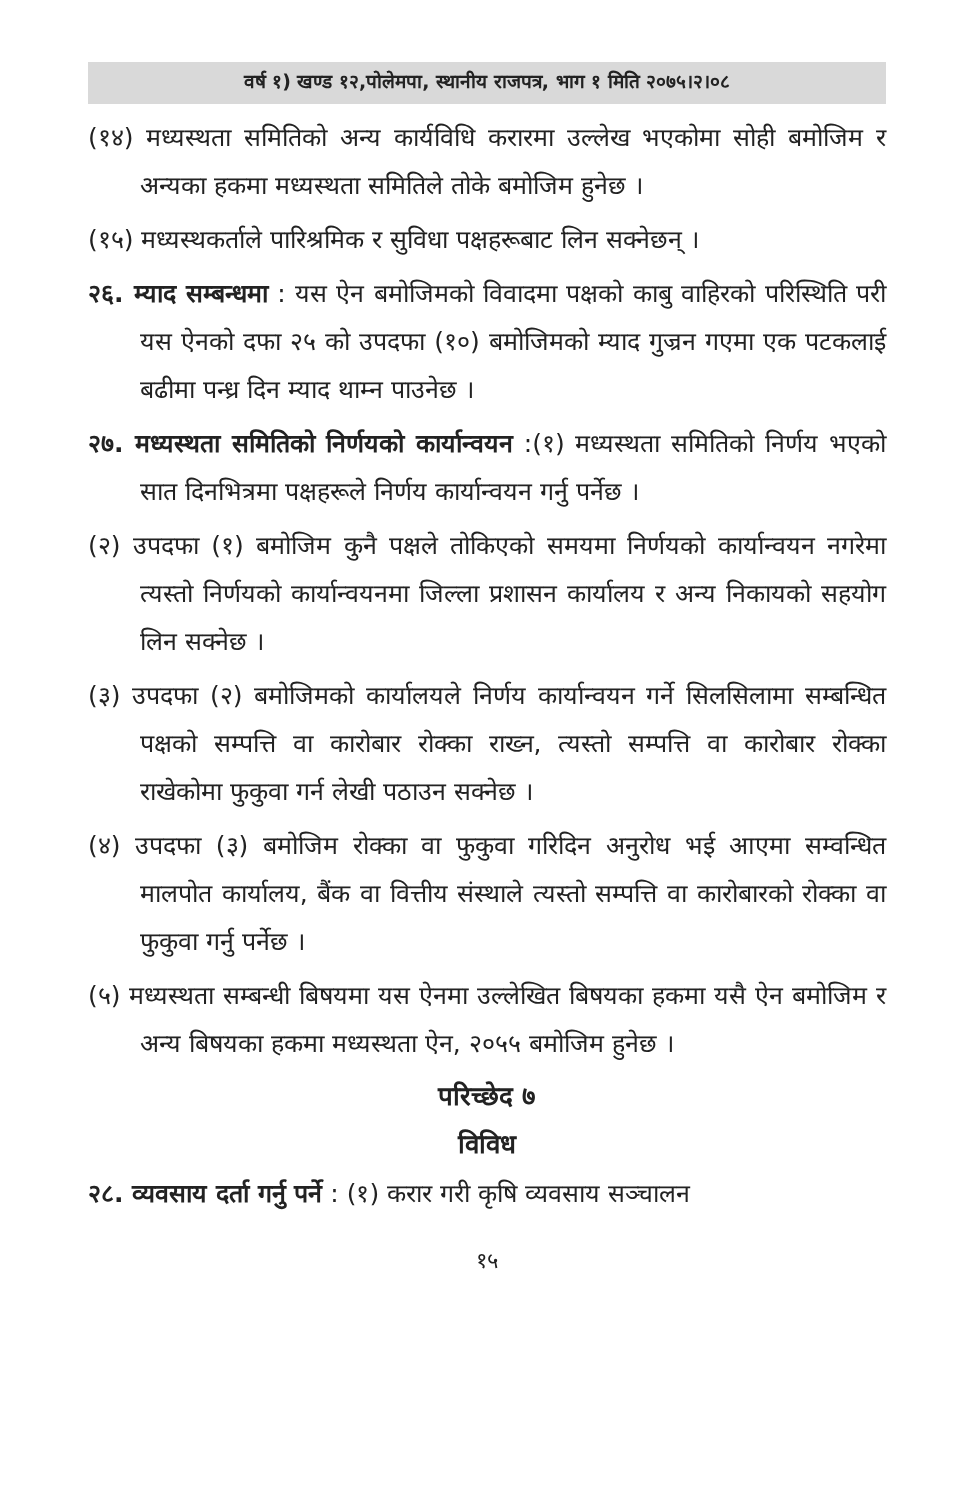वर्ष १) खण्ड १२,पोलेमपा, स्थानीय राजपत्र, भाग १ मिति २०७५।२।०८
(१४) मध्यस्थता समितिको अन्य कार्यविधि करारमा उल्लेख भएकोमा सोही बमोजिम र अन्यका हकमा मध्यस्थता समितिले तोके बमोजिम हुनेछ ।
(१५) मध्यस्थकर्ताले पारिश्रमिक र सुविधा पक्षहरूबाट लिन सक्नेछन् ।
२६. म्याद सम्बन्धमा : यस ऐन बमोजिमको विवादमा पक्षको काबु वाहिरको परिस्थिति परी यस ऐनको दफा २५ को उपदफा (१०) बमोजिमको म्याद गुज्रन गएमा एक पटकलाई बढीमा पन्ध्र दिन म्याद थाम्न पाउनेछ ।
२७. मध्यस्थता समितिको निर्णयको कार्यान्वयन :(१) मध्यस्थता समितिको निर्णय भएको सात दिनभित्रमा पक्षहरूले निर्णय कार्यान्वयन गर्नु पर्नेछ ।
(२) उपदफा (१) बमोजिम कुनै पक्षले तोकिएको समयमा निर्णयको कार्यान्वयन नगरेमा त्यस्तो निर्णयको कार्यान्वयनमा जिल्ला प्रशासन कार्यालय र अन्य निकायको सहयोग लिन सक्नेछ ।
(३) उपदफा (२) बमोजिमको कार्यालयले निर्णय कार्यान्वयन गर्ने सिलसिलामा सम्बन्धित पक्षको सम्पत्ति वा कारोबार रोक्का राख्न, त्यस्तो सम्पत्ति वा कारोबार रोक्का राखेकोमा फुकुवा गर्न लेखी पठाउन सक्नेछ ।
(४) उपदफा (३) बमोजिम रोक्का वा फुकुवा गरिदिन अनुरोध भई आएमा सम्वन्धित मालपोत कार्यालय, बैंक वा वित्तीय संस्थाले त्यस्तो सम्पत्ति वा कारोबारको रोक्का वा फुकुवा गर्नु पर्नेछ ।
(५) मध्यस्थता सम्बन्धी बिषयमा यस ऐनमा उल्लेखित बिषयका हकमा यसै ऐन बमोजिम र अन्य बिषयका हकमा मध्यस्थता ऐन, २०५५ बमोजिम हुनेछ ।
परिच्छेद ७
विविध
२८. व्यवसाय दर्ता गर्नु पर्ने : (१) करार गरी कृषि व्यवसाय सञ्चालन
१५